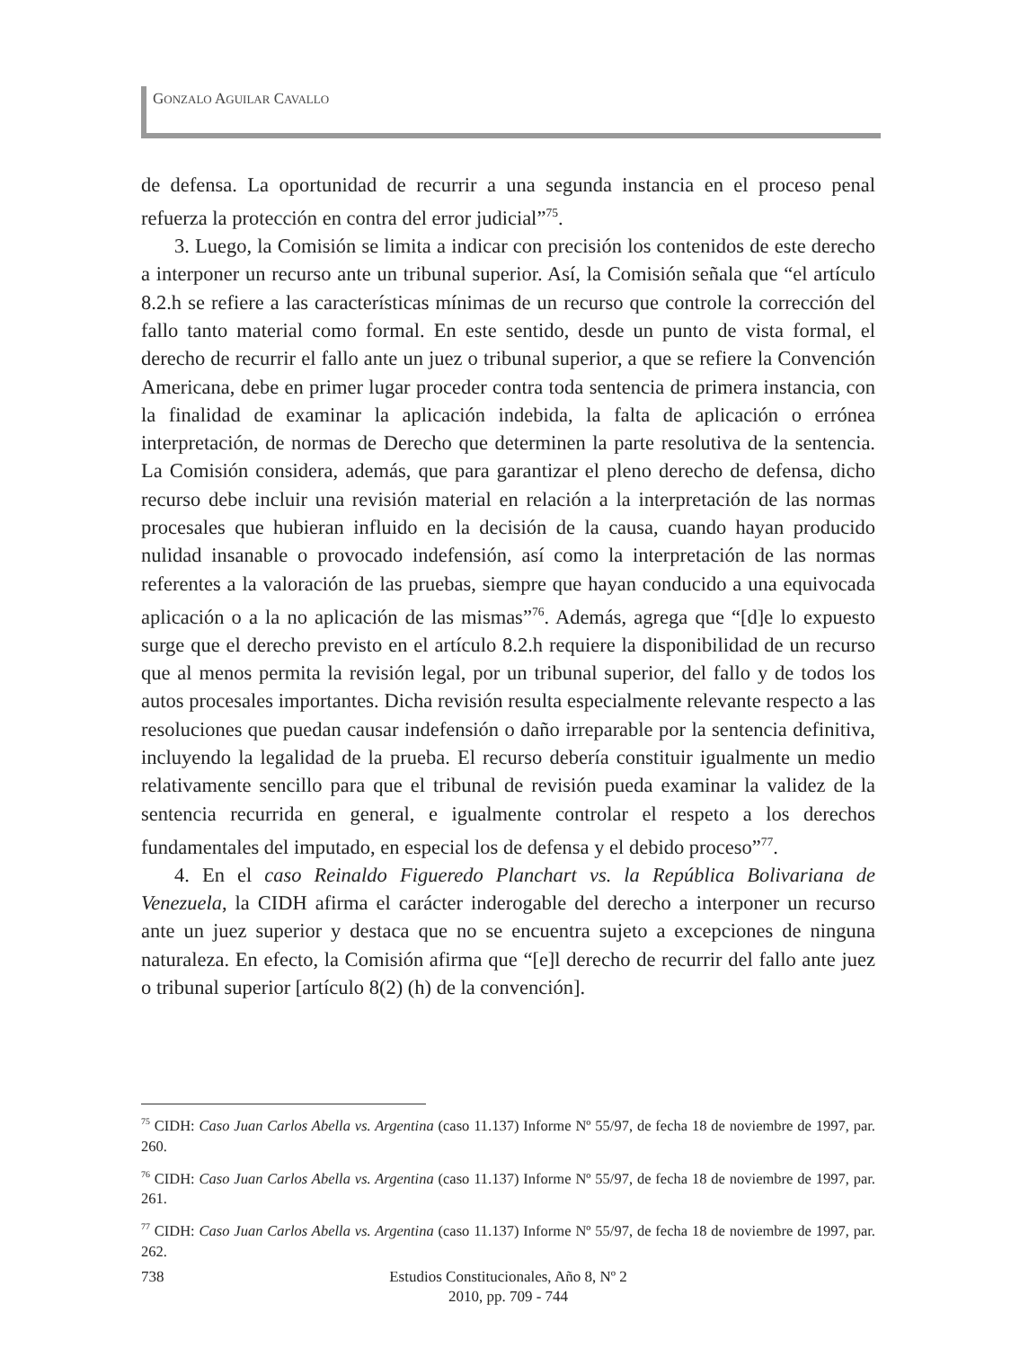GONZALO AGUILAR CAVALLO
de defensa. La oportunidad de recurrir a una segunda instancia en el proceso penal refuerza la protección en contra del error judicial”<sup>75</sup>.
3. Luego, la Comisión se limita a indicar con precisión los contenidos de este derecho a interponer un recurso ante un tribunal superior. Así, la Comisión señala que “el artículo 8.2.h se refiere a las características mínimas de un recurso que controle la corrección del fallo tanto material como formal. En este sentido, desde un punto de vista formal, el derecho de recurrir el fallo ante un juez o tribunal superior, a que se refiere la Convención Americana, debe en primer lugar proceder contra toda sentencia de primera instancia, con la finalidad de examinar la aplicación indebida, la falta de aplicación o errónea interpretación, de normas de Derecho que determinen la parte resolutiva de la sentencia. La Comisión considera, además, que para garantizar el pleno derecho de defensa, dicho recurso debe incluir una revisión material en relación a la interpretación de las normas procesales que hubieran influido en la decisión de la causa, cuando hayan producido nulidad insanable o provocado indefensión, así como la interpretación de las normas referentes a la valoración de las pruebas, siempre que hayan conducido a una equivocada aplicación o a la no aplicación de las mismas”<sup>76</sup>. Además, agrega que “[d]e lo expuesto surge que el derecho previsto en el artículo 8.2.h requiere la disponibilidad de un recurso que al menos permita la revisión legal, por un tribunal superior, del fallo y de todos los autos procesales importantes. Dicha revisión resulta especialmente relevante respecto a las resoluciones que puedan causar indefensión o daño irreparable por la sentencia definitiva, incluyendo la legalidad de la prueba. El recurso debería constituir igualmente un medio relativamente sencillo para que el tribunal de revisión pueda examinar la validez de la sentencia recurrida en general, e igualmente controlar el respeto a los derechos fundamentales del imputado, en especial los de defensa y el debido proceso”<sup>77</sup>.
4. En el caso Reinaldo Figueredo Planchart vs. la República Bolivariana de Venezuela, la CIDH afirma el carácter inderogable del derecho a interponer un recurso ante un juez superior y destaca que no se encuentra sujeto a excepciones de ninguna naturaleza. En efecto, la Comisión afirma que “[e]l derecho de recurrir del fallo ante juez o tribunal superior [artículo 8(2) (h) de la convención].
<sup>75</sup> CIDH: Caso Juan Carlos Abella vs. Argentina (caso 11.137) Informe Nº 55/97, de fecha 18 de noviembre de 1997, par. 260.
<sup>76</sup> CIDH: Caso Juan Carlos Abella vs. Argentina (caso 11.137) Informe Nº 55/97, de fecha 18 de noviembre de 1997, par. 261.
<sup>77</sup> CIDH: Caso Juan Carlos Abella vs. Argentina (caso 11.137) Informe Nº 55/97, de fecha 18 de noviembre de 1997, par. 262.
738
Estudios Constitucionales, Año 8, Nº 2
2010, pp. 709 - 744